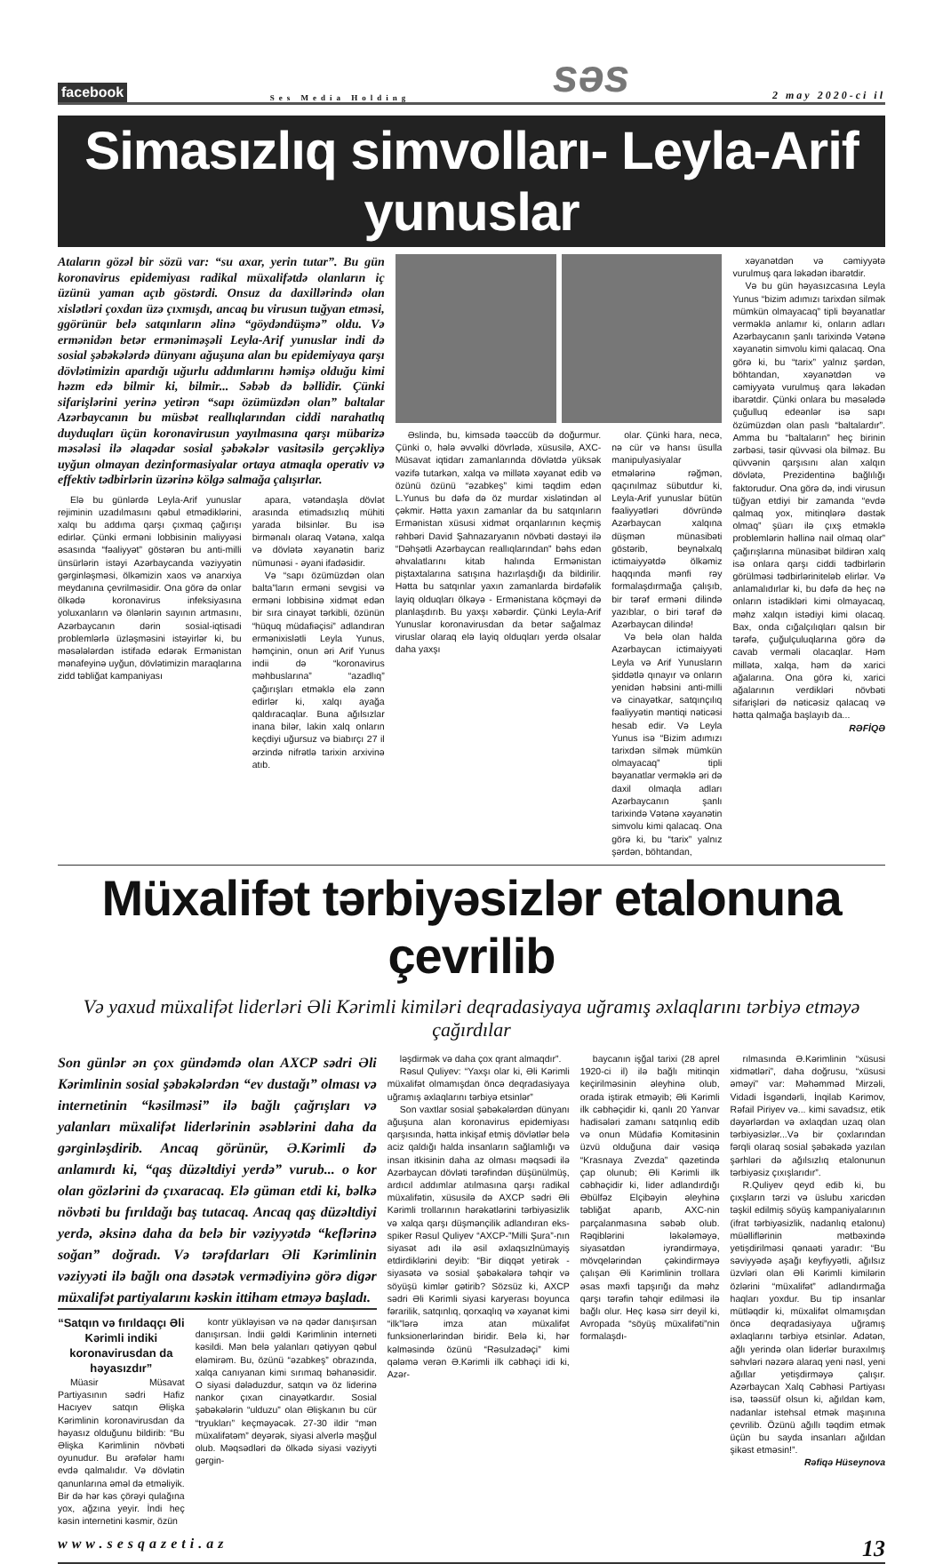facebook Ses Media Holding səs 2 may 2020-ci il
Simasızlıq simvolları- Leyla-Arif yunuslar
Ataların gözəl bir sözü var: “su axar, yerin tutar”. Bu gün koronavirus epidemiyası radikal müxalifətdə olanların iç üzünü yaman açıb göstərdi. Onsuz da daxillərində olan xislətləri çoxdan üzə çıxmışdı, ancaq bu virusun tuğyan etməsi, ggörünür belə satqınların əlinə “göydəndüşmə” oldu. Və ermənidən betər erməniməşəli Leyla-Arif yunuslar indi də sosial şəbəkələrdə dünyanı ağuşuna alan bu epidemiyaya qarşı dövlətimizin apardığı uğurlu addımlarını həmişə olduğu kimi həzm edə bilmir ki, bilmir... Səbəb də bəllidir. Çünki sifarişlərini yerinə yetirən “sapı özümüzdən olan” baltalar Azərbaycanın bu müsbət reallıqlarından ciddi narahatlıq duyduqları üçün koronavirusun yayılmasına qarşı mübarizə məsələsi ilə əlaqədar sosial şəbəkələr vasitəsilə gerçəkliyə uyğun olmayan dezinformasiyalar ortaya atmaqla operativ və effektiv tədbirlərin üzərinə kölgə salmağa çalışırlar.
Elə bu günlərdə Leyla-Arif yunuslar rejiminin uzadılmasını qəbul etmədiklərini, xalqı bu addıma qarşı çıxmaq çağırışı edirlər. Çünki erməni lobbisinin maliyyəsi əsasında “fəaliyyət” göstərən bu anti-milli ünsürlərin istəyi Azərbaycanda vəziyyətin gərginləşməsi, ölkəmizin xaos və anarxiya meydanına çevrilməsidir. Ona görə də onlar ölkədə koronavirus infeksiyasına yoluxanların və ölənlərin sayının artmasını, Azərbaycanın dərin sosial-iqtisadi problemlərlə üzləşməsini istəyirlər ki, bu məsələlərdən istifadə edərək Ermənistan mənafeyinə uyğun, dövlətimizin maraqlarına zidd təbliğat kampaniyası
apara, vətəndaşla dövlət arasında etimadsızlıq mühiti yarada bilsinlər. Bu isə birmənalı olaraq Vətənə, xalqa və dövlətə xəyanətin bariz nümunəsi - əyani ifadəsidir.
Və “sapı özümüzdən olan balta”ların erməni sevgisi və erməni lobbisinə xidmət edən bir sıra cinayət tərkibli, özünün “hüquq müdafiəçisi” adlandıran ermənixislətli Leyla Yunus, həmçinin, onun əri Arif Yunus indii də “koronavirus məhbuslarına” “azadlıq” çağırışları etməklə elə zənn edirlər ki, xalqı ayağa qaldıracaqlar. Buna ağılsızlar inana bilər, lakin xalq onların keçdiyi uğursuz və biabırçı 27 il ərzində nifrətlə tarixin arxivinə atıb.
Əslində, bu, kimsədə təəccüb də doğurmur. Çünki o, hələ əvvəlki dövrlədə, xüsusilə, AXC-Müsavat iqtidarı zamanlarında dövlətdə yüksək vəzifə tutarkən, xalqa və millətə xəyanət edib və özünü özünü “əzabkeş” kimi təqdim edən L.Yunus bu dəfə də öz murdar xislətindən əl çəkmir. Hətta yaxın zamanlar da bu satqınların Ermənistan xüsusi xidmət orqanlarının keçmiş rəhbəri David Şahnazaryanın növbəti dəstəyi ilə “Dəhşətli Azərbaycan reallıqlarından” bəhs edən əhvalatlarını kitab halında Ermənistan piştaxtalarına satışına hazırlaşdığı da bildirilir. Hətta bu satqınlar yaxın zamanlarda birdəfəlik layiq olduqları ölkəyə - Ermənistana köçməyi də planlaşdırıb. Bu yaxşı xəbərdir. Çünki Leyla-Arif Yunuslar koronavirusdan da betər sağalmaz viruslar olaraq elə layiq olduqları yerdə olsalar daha yaxşı
olar. Çünki hara, necə, nə cür və hansı üsulla manipulyasiyalar etmələrinə rəğmən, qaçınılmaz sübutdur ki, Leyla-Arif yunuslar bütün fəaliyyətləri dövründə Azərbaycan xalqına düşmən münasibəti göstərib, beynəlxalq ictimaiyyətdə ölkəmiz haqqında mənfi rəy formalaşdırmağa çalışıb, bir tərəf erməni dilində yazıblar, o biri tərəf də Azərbaycan dilində!
Və belə olan halda Azərbaycan ictimaiyyəti Leyla və Arif Yunusların şiddətlə qınayır və onların yenidən həbsini anti-milli və cinayətkar, satqınçılıq fəaliyyətin məntiqi nəticəsi hesab edir. Və Leyla Yunus isə “Bizim adımızı tarixdən silmək mümkün olmayacaq” tipli bəyanatlar verməklə əri də daxil olmaqla adları Azərbaycanın şanlı tarixində Vətənə xəyanətin simvolu kimi qalacaq. Ona görə ki, bu “tarix” yalnız şərdən, böhtandan,
xəyanətdən və cəmiyyətə vurulmuş qara ləkədən ibarətdir.
Və bu gün həyasızcasına Leyla Yunus “bizim adımızı tarixdən silmək mümkün olmayacaq” tipli bəyanatlar verməklə anlamır ki, onların adları Azərbaycanın şanlı tarixində Vətənə xəyanətin simvolu kimi qalacaq. Ona görə ki, bu “tarix” yalnız şərdən, böhtandan, xəyanətdən və cəmiyyətə vurulmuş qara ləkədən ibarətdir. Çünki onlara bu məsələdə çuğulluq edeənlər isə sapı özümüzdən olan paslı “baltalardır”. Amma bu “baltaların” heç birinin zərbəsi, təsir qüvvəsi ola bilməz. Bu qüvvənin qarşısını alan xalqın dövlətə, Prezidentinə bağlılığı faktorudur. Ona görə də, indi virusun tüğyan etdiyi bir zamanda “evdə qalmaq yox, mitinqlərə dəstək olmaq” şüarı ilə çıxş etməklə problemlərin həllinə nail olmaq olar” çağırışlarına münasibət bildirən xalq isə onlara qarşı ciddi tədbirlərin görülməsi tədbirləriniteləb elirlər. Və anlamalıdırlar ki, bu dəfə də heç nə onların istədikləri kimi olmayacaq, məhz xalqın istədiyi kimi olacaq. Bax, onda cığalçılıqları qalsın bir tərəfə, çuğulçuluqlarına görə də cavab verməli olacaqlar. Həm millətə, xalqa, həm də xarici ağalarına. Ona görə ki, xarici ağalarının verdikləri növbəti sifarişləri də nəticəsiz qalacaq və hətta qalmağa başlayıb da...
RƏFİQƏ
Müxalifət tərbiyəsizlər etalonuna çevrilib
Və yaxud müxalifət liderləri Əli Kərimli kimiləri deqradasiyaya uğramış əxlaqlarını tərbiyə etməyə çağırdılar
Son günlər ən çox gündəmdə olan AXCP sədri Əli Kərimlinin sosial şəbəkələrdən “ev dustağı” olması və internetinin “kəsilməsi” ilə bağlı çağrışları və yalanları müxalifət liderlərinin əsəblərini daha da gərginləşdirib. Ancaq görünür, Ə.Kərimli də anlamırdı ki, “qaş düzəltdiyi yerdə” vurub... o kor olan gözlərini də çıxaracaq. Elə güman etdi ki, bəlkə növbəti bu fırıldağı baş tutacaq. Ancaq qaş düzəltdiyi yerdə, əksinə daha da belə bir vəziyyətdə “keflərinə soğan” doğradı. Və tərəfdarları Əli Kərimlinin vəziyyəti ilə bağlı ona dəsətək vermədiyinə görə digər müxalifət partiyalarını kəskin ittiham etməyə başladı.
“Satqın və fırıldaqçı Əli Kərimli indiki koronavirusdan da həyasızdır”
Müasir Müsavat Partiyasının sədri Hafiz Hacıyev satqın Əlişka Kərimlinin koronavirusdan da həyasız olduğunu bildirib: “Bu Əlişka Kərimlinin növbəti oyunudur. Bu ərəfələr hamı evdə qalmalıdır. Və dövlətin qanunlarına əməl də etməliyik. Bir də hər kəs çörəyi qulağına yox, ağzına yeyir. İndi heç kəsin internetini kəsmir, özün
kontr yükləyisən və nə qədər danışırsan danışırsan. İndii gəldi Kərimlinin interneti kəsildi. Mən belə yalanları qətiyyən qəbul eləmirəm. Bu, özünü “əzabkeş” obrazında, xalqa canıyanan kimi sırımaq bəhanəsidir. O siyasi dələduzdur, satqın və öz liderinə nankor çıxan cinayətkardır. Sosial şəbəkələrin “ulduzu” olan Əlişkanın bu cür “tryukları” keçməyəcək. 27-30 ildir “mən müxalifətəm” deyərək, siyasi alverlə məşğul olub. Məqsədləri də ölkədə siyasi vəziyyti gərgin-
ləşdirmək və daha çox qrant almaqdır”.
Rəsul Quliyev: “Yaxşı olar ki, Əli Kərimli müxalifət olmamışdan öncə deqradasiyaya uğramış əxlaqlarını tərbiyə etsinlər”
Son vaxtlar sosial şəbəkələrdən dünyanı ağuşuna alan koronavirus epidemiyası qarşısında, hətta inkişaf etmiş dövlətlər belə aciz qaldığı halda insanların sağlamlığı və insan itkisinin daha az olması məqsədi ilə Azərbaycan dövləti tərəfindən düşünülmüş, ardıcıl addımlar atılmasına qarşı radikal müxalifətin, xüsusilə də AXCP sədri Əli Kərimli trollarının hərəkətlərini tərbiyəsizlik və xalqa qarşı düşmənçilik adlandıran eks-spiker Rəsul Quliyev “AXCP-”Milli Şura”-nın siyasət adı ilə əsil əxlaqsızlnümayiş etdirdiklərini deyib: “Bir diqqət yetirək - siyasətə və sosial şəbəkələrə təhqir və söyüşü kimlər gətirib? Sözsüz ki, AXCP sədri Əli Kərimli siyasi karyerası boyunca fərarilik, satqınlıq, qorxaqlıq və xəyanət kimi “ilk”lərə imza atan müxalifət funksionerlərindən biridir. Belə ki, hər kəlməsində özünü “Rəsulzadəçi” kimi qələmə verən Ə.Kərimli ilk cəbhəçi idi ki, Azər-
baycanın işğal tarixi (28 aprel 1920-ci il) ilə bağlı mitinqin keçirilməsinin əleyhinə olub, orada iştirak etməyib; Əli Kərimli ilk cəbhəçidir ki, qanlı 20 Yanvar hadisələri zamanı satqınlıq edib və onun Müdafiə Komitəsinin üzvü olduğuna dair vəsiqə “Krasnaya Zvezda” qəzetində çap olunub; Əli Kərimli ilk cəbhəçidir ki, lider adlandırdığı Əbülfəz Elçibəyin əleyhinə təbliğat aparıb, AXC-nin parçalanmasına səbəb olub. Rəqiblərini ləkələməyə, siyasətdən iyrəndirməyə, mövqelərindən çəkindirməyə çalışan Əli Kərimlinin trollara əsas məxfi tapşırığı da məhz qarşı tərəfin təhqir edilməsi ilə bağlı olur. Heç kəsə sirr deyil ki, Avropada “söyüş müxalifəti”nin formalaşdı-
rılmasında Ə.Kərimlinin “xüsusi xidmətləri”, daha doğrusu, “xüsusi əməyi” var: Məhəmməd Mirzəli, Vidadi İsgəndərli, İnqilab Kərimov, Rəfail Piriyev və... kimi savadsız, etik dəyərlərdən və əxlaqdan uzaq olan tərbiyəsizlər...Və bir çoxlarından fərqli olaraq sosial şəbəkədə yazılan şərhləri də ağılsızlıq etalonunun tərbiyəsiz çıxışlarıdır”.
R.Quliyev qeyd edib ki, bu çıxşların tərzi və üslubu xaricdən təşkil edilmiş söyüş kampaniyalarının (ifrat tərbiyəsizlik, nadanlıq etalonu) müəlliflərinin mətbəxində yetişdirilməsi qənaəti yaradır: “Bu səviyyədə aşağı keyfiyyətli, ağılsız üzvləri olan Əli Kərimli kimilərin özlərini “müxalifət” adlandırmağa haqları yoxdur. Bu tip insanlar mütləqdir ki, müxalifət olmamışdan öncə deqradasiyaya uğramış əxlaqlarını tərbiyə etsinlər. Adətən, ağlı yerində olan liderlər buraxılmış səhvləri nəzərə alaraq yeni nəsl, yeni ağıllar yetişdirməyə çalışır. Azərbaycan Xalq Cəbhəsi Partiyası isə, təəssüf olsun ki, ağıldan kəm, nadanlar istehsal etmək maşınına çevrilib. Özünü ağıllı təqdim etmək üçün bu sayda insanları ağıldan şikəst etməsin!”.
Rəfiqə Hüseynova
www.sesqazeti.az 13